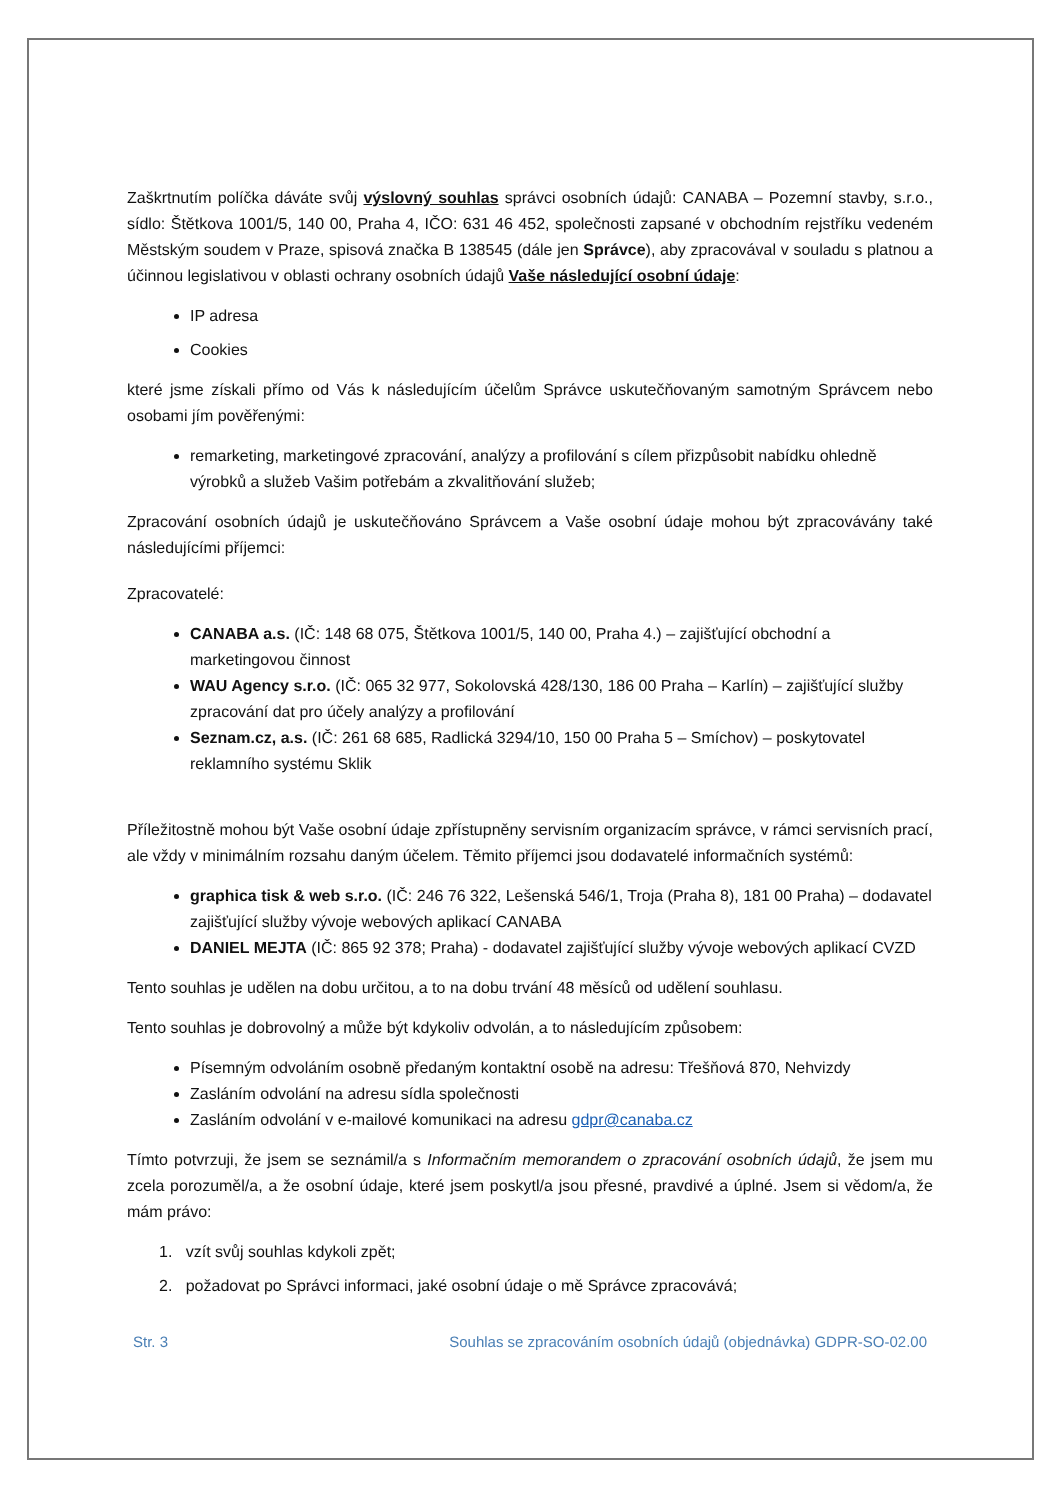Zaškrtnutím políčka dáváte svůj výslovný souhlas správci osobních údajů: CANABA – Pozemní stavby, s.r.o., sídlo: Štětkova 1001/5, 140 00, Praha 4, IČO: 631 46 452, společnosti zapsané v obchodním rejstříku vedeném Městským soudem v Praze, spisová značka B 138545 (dále jen Správce), aby zpracovával v souladu s platnou a účinnou legislativou v oblasti ochrany osobních údajů Vaše následující osobní údaje:
IP adresa
Cookies
které jsme získali přímo od Vás k následujícím účelům Správce uskutečňovaným samotným Správcem nebo osobami jím pověřenými:
remarketing, marketingové zpracování, analýzy a profilování s cílem přizpůsobit nabídku ohledně výrobků a služeb Vašim potřebám a zkvalitňování služeb;
Zpracování osobních údajů je uskutečňováno Správcem a Vaše osobní údaje mohou být zpracovávány také následujícími příjemci:
Zpracovatelé:
CANABA a.s. (IČ: 148 68 075, Štětkova 1001/5, 140 00, Praha 4.) – zajišťující obchodní a marketingovou činnost
WAU Agency s.r.o. (IČ: 065 32 977, Sokolovská 428/130, 186 00 Praha – Karlín) – zajišťující služby zpracování dat pro účely analýzy a profilování
Seznam.cz, a.s. (IČ: 261 68 685, Radlická 3294/10, 150 00 Praha 5 – Smíchov) – poskytovatel reklamního systému Sklik
Příležitostně mohou být Vaše osobní údaje zpřístupněny servisním organizacím správce, v rámci servisních prací, ale vždy v minimálním rozsahu daným účelem. Těmito příjemci jsou dodavatelé informačních systémů:
graphica tisk & web s.r.o. (IČ: 246 76 322, Lešenská 546/1, Troja (Praha 8), 181 00 Praha) – dodavatel zajišťující služby vývoje webových aplikací CANABA
DANIEL MEJTA (IČ: 865 92 378; Praha) - dodavatel zajišťující služby vývoje webových aplikací CVZD
Tento souhlas je udělen na dobu určitou, a to na dobu trvání 48 měsíců od udělení souhlasu.
Tento souhlas je dobrovolný a může být kdykoliv odvolán, a to následujícím způsobem:
Písemným odvoláním osobně předaným kontaktní osobě na adresu: Třešňová 870, Nehvizdy
Zasláním odvolání na adresu sídla společnosti
Zasláním odvolání v e-mailové komunikaci na adresu gdpr@canaba.cz
Tímto potvrzuji, že jsem se seznámil/a s Informačním memorandem o zpracování osobních údajů, že jsem mu zcela porozuměl/a, a že osobní údaje, které jsem poskytl/a jsou přesné, pravdivé a úplné. Jsem si vědom/a, že mám právo:
1. vzít svůj souhlas kdykoli zpět;
2. požadovat po Správci informaci, jaké osobní údaje o mě Správce zpracovává;
Str. 3 Souhlas se zpracováním osobních údajů (objednávka) GDPR-SO-02.00